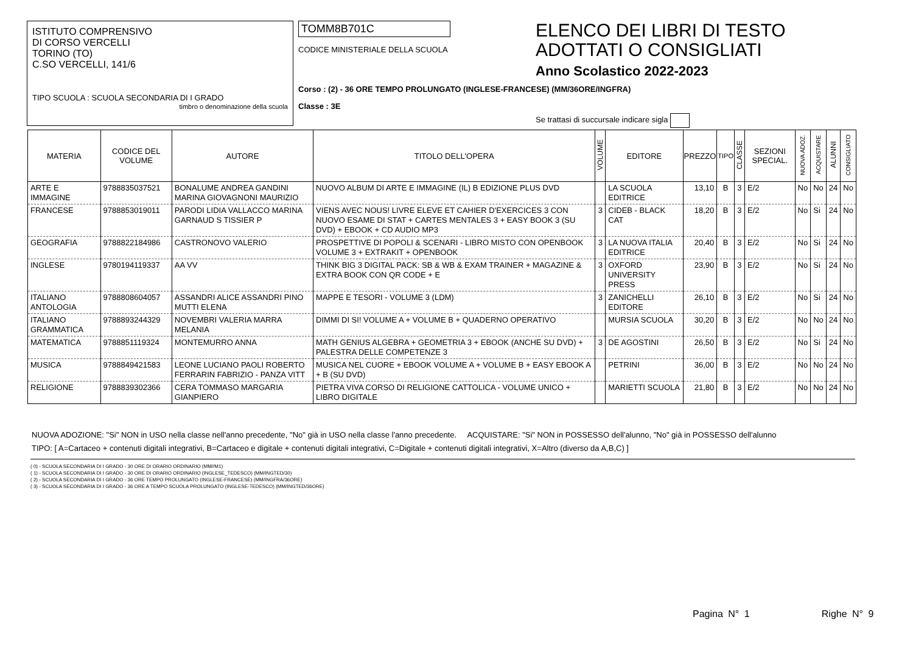ISTITUTO COMPRENSIVO
DI CORSO VERCELLI
TORINO (TO)
C.SO VERCELLI, 141/6
TIPO SCUOLA : SCUOLA SECONDARIA DI I GRADO
timbro o denominazione della scuola
TOMM8B701C
CODICE MINISTERIALE DELLA SCUOLA
Corso : (2) - 36 ORE TEMPO PROLUNGATO (INGLESE-FRANCESE) (MM/36ORE/INGFRA)
Classe : 3E
ELENCO DEI LIBRI DI TESTO
ADOTTATI O CONSIGLIATI
Anno Scolastico 2022-2023
Se trattasi di succursale indicare sigla
| MATERIA | CODICE DEL VOLUME | AUTORE | TITOLO DELL'OPERA | VOLUME | EDITORE | PREZZO | TIPO | CLASSE | SEZIONI SPECIAL. | NUOVA ADOZ. | ACQUISTARE | ALUNNI | CONSIGLIATO |
| --- | --- | --- | --- | --- | --- | --- | --- | --- | --- | --- | --- | --- | --- |
| ARTE E IMMAGINE | 9788835037521 | BONALUME ANDREA GANDINI MARINA GIOVAGNONI MAURIZIO | NUOVO ALBUM DI ARTE E IMMAGINE (IL) B EDIZIONE PLUS DVD | | LA SCUOLA EDITRICE | 13,10 | B | 3 | E/2 | No | No | 24 | No |
| FRANCESE | 9788853019011 | PARODI LIDIA VALLACCO MARINA GARNAUD S TISSIER P | VIENS AVEC NOUS! LIVRE ELEVE ET CAHIER D'EXERCICES 3 CON NUOVO ESAME DI STAT + CARTES MENTALES 3 + EASY BOOK 3 (SU DVD) + EBOOK + CD AUDIO MP3 | 3 | CIDEB - BLACK CAT | 18,20 | B | 3 | E/2 | No | Si | 24 | No |
| GEOGRAFIA | 9788822184986 | CASTRONOVO VALERIO | PROSPETTIVE DI POPOLI & SCENARI - LIBRO MISTO CON OPENBOOK VOLUME 3 + EXTRAKIT + OPENBOOK | 3 | LA NUOVA ITALIA EDITRICE | 20,40 | B | 3 | E/2 | No | Si | 24 | No |
| INGLESE | 9780194119337 | AA VV | THINK BIG 3 DIGITAL PACK: SB & WB & EXAM TRAINER + MAGAZINE & EXTRA BOOK CON QR CODE + E | 3 | OXFORD UNIVERSITY PRESS | 23,90 | B | 3 | E/2 | No | Si | 24 | No |
| ITALIANO ANTOLOGIA | 9788808604057 | ASSANDRI ALICE ASSANDRI PINO MUTTI ELENA | MAPPE E TESORI - VOLUME 3 (LDM) | 3 | ZANICHELLI EDITORE | 26,10 | B | 3 | E/2 | No | Si | 24 | No |
| ITALIANO GRAMMATICA | 9788893244329 | NOVEMBRI VALERIA MARRA MELANIA | DIMMI DI SI! VOLUME A + VOLUME B + QUADERNO OPERATIVO | | MURSIA SCUOLA | 30,20 | B | 3 | E/2 | No | No | 24 | No |
| MATEMATICA | 9788851119324 | MONTEMURRO ANNA | MATH GENIUS ALGEBRA + GEOMETRIA 3 + EBOOK (ANCHE SU DVD) + PALESTRA DELLE COMPETENZE 3 | 3 | DE AGOSTINI | 26,50 | B | 3 | E/2 | No | Si | 24 | No |
| MUSICA | 9788849421583 | LEONE LUCIANO PAOLI ROBERTO FERRARIN FABRIZIO - PANZA VITT | MUSICA NEL CUORE + EBOOK VOLUME A + VOLUME B + EASY EBOOK A + B (SU DVD) | | PETRINI | 36,00 | B | 3 | E/2 | No | No | 24 | No |
| RELIGIONE | 9788839302366 | CERA TOMMASO MARGARIA GIANPIERO | PIETRA VIVA CORSO DI RELIGIONE CATTOLICA - VOLUME UNICO + LIBRO DIGITALE | | MARIETTI SCUOLA | 21,80 | B | 3 | E/2 | No | No | 24 | No |
NUOVA ADOZIONE: "Si" NON in USO nella classe nell'anno precedente, "No" già in USO nella classe l'anno precedente. ACQUISTARE: "Si" NON in POSSESSO dell'alunno, "No" già in POSSESSO dell'alunno
TIPO: [ A=Cartaceo + contenuti digitali integrativi, B=Cartaceo e digitale + contenuti digitali integrativi, C=Digitale + contenuti digitali integrativi, X=Altro (diverso da A,B,C) ]
( 0) - SCUOLA SECONDARIA DI I GRADO - 30 ORE DI ORARIO ORDINARIO (MM//M1)
( 1) - SCUOLA SECONDARIA DI I GRADO - 30 ORE DI ORARIO ORDINARIO (INGLESE_TEDESCO) (MM/INGTED/30)
( 2) - SCUOLA SECONDARIA DI I GRADO - 36 ORE TEMPO PROLUNGATO (INGLESE-FRANCESE) (MM/INGFRA/36ORE)
( 3) - SCUOLA SECONDARIA DI I GRADO - 36 ORE A TEMPO SCUOLA PROLUNGATO (INGLESE-TEDESCO) (MM/INGTED/36ORE)
Pagina N° 1 Righe N° 9